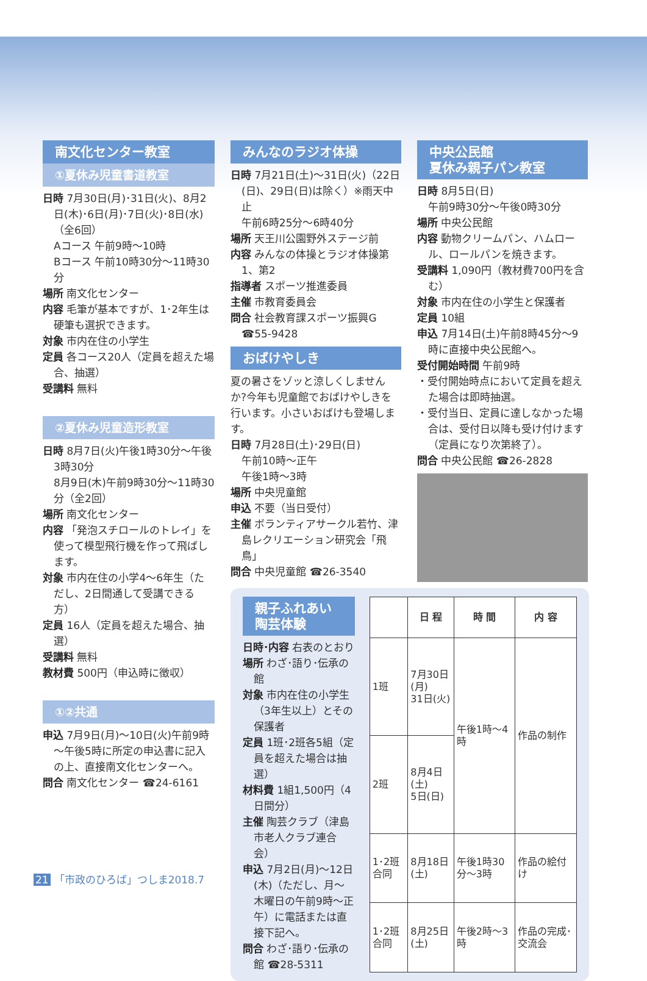南文化センター教室
①夏休み児童書道教室
日時 7月30日(月)･31日(火)、8月2日(木)･6日(月)･7日(火)･8日(水)（全6回）
Aコース 午前9時～10時
Bコース 午前10時30分～11時30分
場所 南文化センター
内容 毛筆が基本ですが、1･2年生は硬筆も選択できます。
対象 市内在住の小学生
定員 各コース20人（定員を超えた場合、抽選）
受講料 無料
②夏休み児童造形教室
日時 8月7日(火)午後1時30分～午後3時30分
8月9日(木)午前9時30分～11時30分（全2回）
場所 南文化センター
内容 「発泡スチロールのトレイ」を使って模型飛行機を作って飛ばします。
対象 市内在住の小学4～6年生（ただし、2日間通して受講できる方）
定員 16人（定員を超えた場合、抽選）
受講料 無料
教材費 500円（申込時に徴収）
①②共通
申込 7月9日(月)～10日(火)午前9時～午後5時に所定の申込書に記入の上、直接南文化センターへ。
問合 南文化センター ☎24-6161
みんなのラジオ体操
日時 7月21日(土)～31日(火)（22日(日)、29日(日)は除く）※雨天中止
午前6時25分～6時40分
場所 天王川公園野外ステージ前
内容 みんなの体操とラジオ体操第1、第2
指導者 スポーツ推進委員
主催 市教育委員会
問合 社会教育課スポーツ振興G ☎55-9428
おばけやしき
夏の暑さをゾッと涼しくしませんか?今年も児童館でおばけやしきを行います。小さいおばけも登場します。
日時 7月28日(土)･29日(日)
午前10時～正午
午後1時～3時
場所 中央児童館
申込 不要（当日受付）
主催 ボランティアサークル若竹、津島レクリエーション研究会「飛鳥」
問合 中央児童館 ☎26-3540
中央公民館
夏休み親子パン教室
日時 8月5日(日)
午前9時30分～午後0時30分
場所 中央公民館
内容 動物クリームパン、ハムロール、ロールパンを焼きます。
受講料 1,090円（教材費700円を含む）
対象 市内在住の小学生と保護者
定員 10組
申込 7月14日(土)午前8時45分～9時に直接中央公民館へ。
受付開始時間 午前9時
・受付開始時点において定員を超えた場合は即時抽選。
・受付当日、定員に達しなかった場合は、受付日以降も受け付けます（定員になり次第終了）。
問合 中央公民館 ☎26-2828
親子ふれあい陶芸体験
日時･内容 右表のとおり
場所 わざ･語り･伝承の館
対象 市内在住の小学生（3年生以上）とその保護者
定員 1班･2班各5組（定員を超えた場合は抽選）
材料費 1組1,500円（4日間分）
主催 陶芸クラブ（津島市老人クラブ連合会）
申込 7月2日(月)～12日(木)（ただし、月～木曜日の午前9時～正午）に電話または直接下記へ。
問合 わざ･語り･伝承の館 ☎28-5311
| | 日 程 | 時 間 | 内 容 |
| --- | --- | --- | --- |
| 1班 | 7月30日(月) 31日(火) | 午後1時～4時 | 作品の制作 |
| 2班 | 8月4日(土) 5日(日) | | |
| 1･2班合同 | 8月18日(土) | 午後1時30分～3時 | 作品の絵付け |
| 1･2班合同 | 8月25日(土) | 午後2時～3時 | 作品の完成･交流会 |
21 「市政のひろば」つしま2018.7